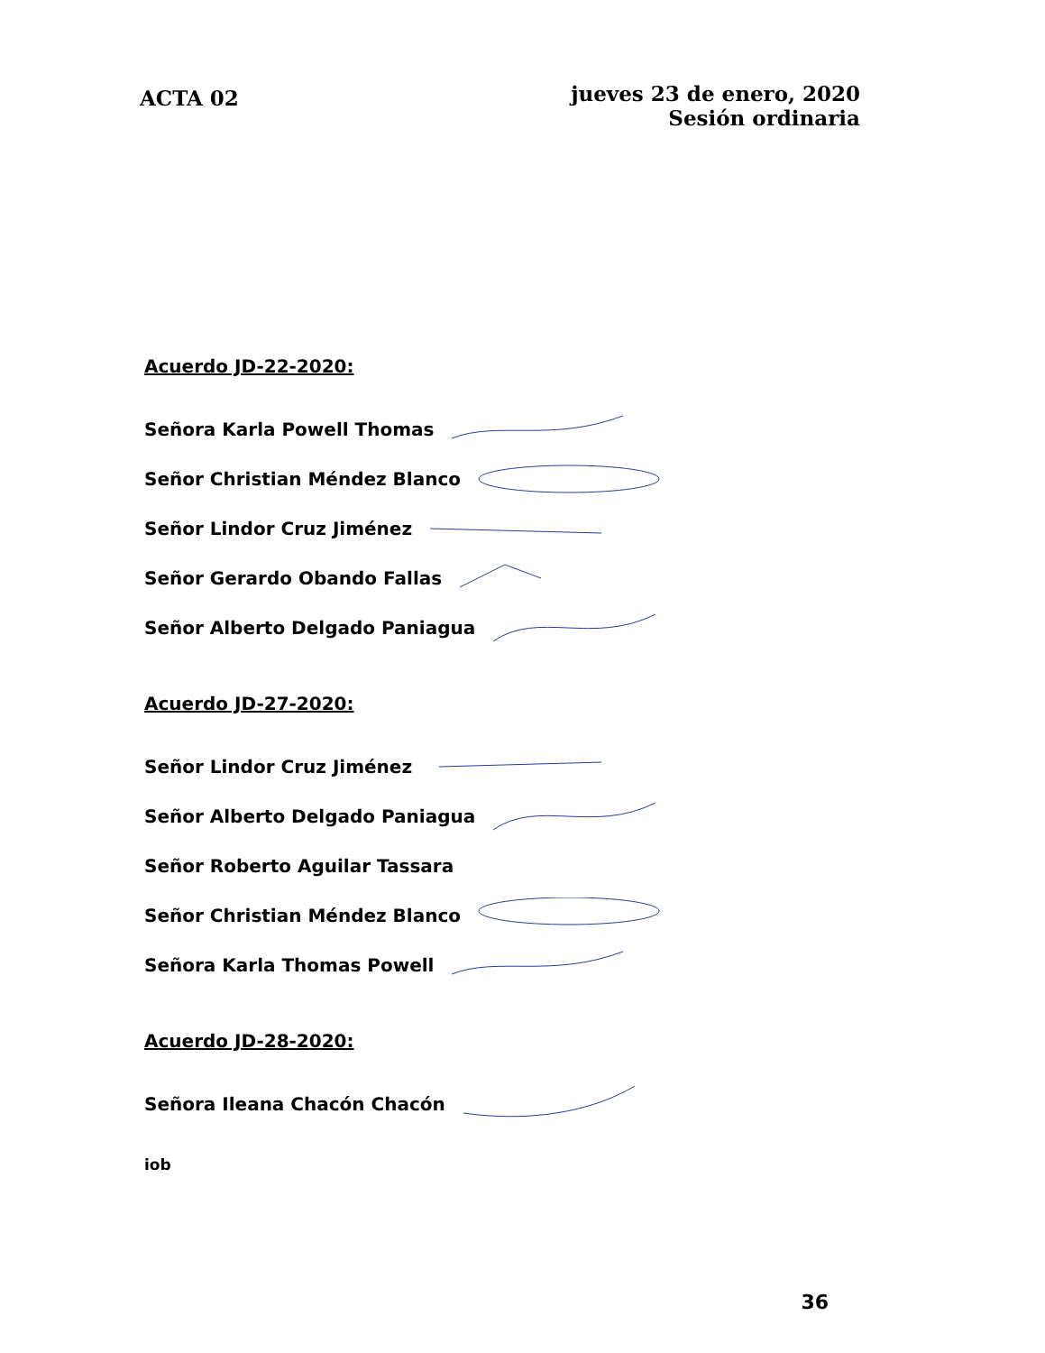ACTA 02
jueves 23 de enero, 2020
Sesión ordinaria
Acuerdo JD-22-2020:
Señora Karla Powell Thomas
Señor Christian Méndez Blanco
Señor Lindor Cruz Jiménez
Señor Gerardo Obando Fallas
Señor Alberto Delgado Paniagua
Acuerdo JD-27-2020:
Señor Lindor Cruz Jiménez
Señor Alberto Delgado Paniagua
Señor Roberto Aguilar Tassara
Señor Christian Méndez Blanco
Señora Karla Thomas Powell
Acuerdo JD-28-2020:
Señora Ileana Chacón Chacón
iob
36